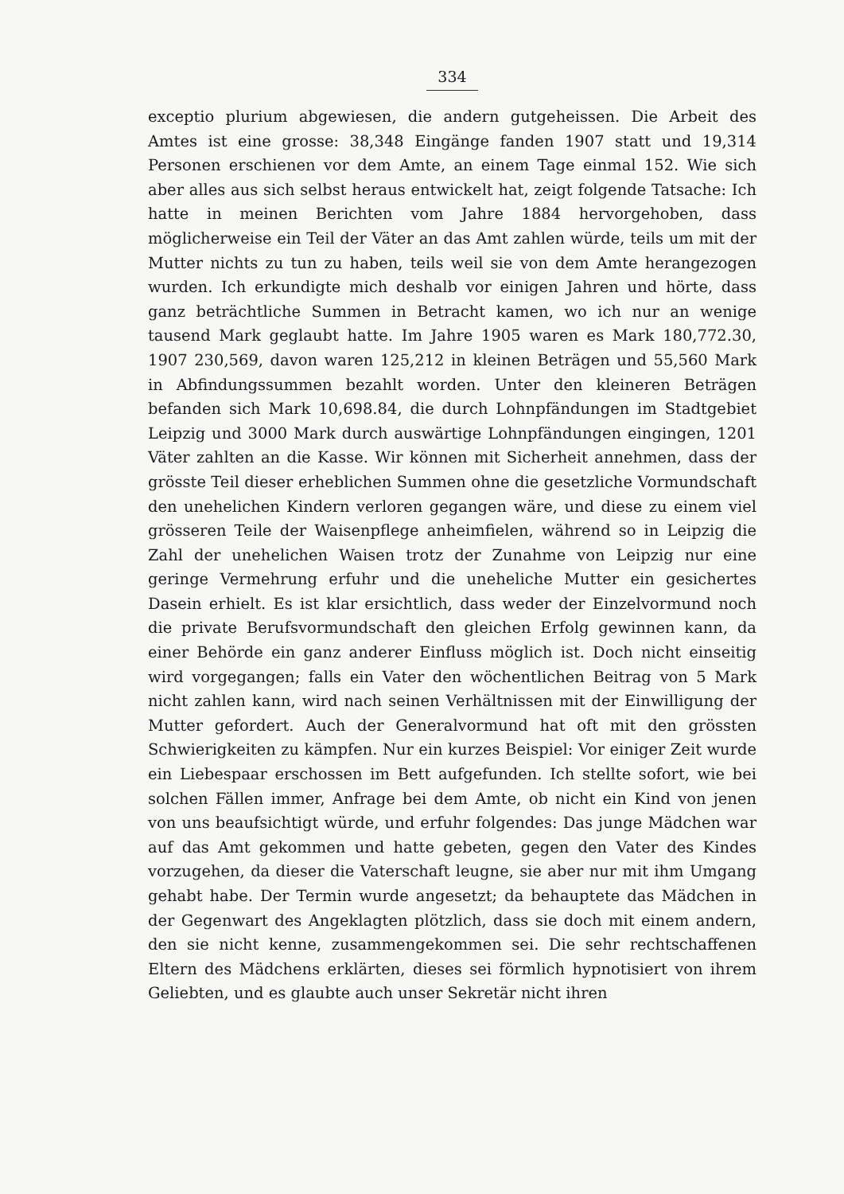334
exceptio plurium abgewiesen, die andern gutgeheissen. Die Arbeit des Amtes ist eine grosse: 38,348 Eingänge fanden 1907 statt und 19,314 Personen erschienen vor dem Amte, an einem Tage einmal 152. Wie sich aber alles aus sich selbst heraus entwickelt hat, zeigt folgende Tatsache: Ich hatte in meinen Berichten vom Jahre 1884 hervorgehoben, dass möglicherweise ein Teil der Väter an das Amt zahlen würde, teils um mit der Mutter nichts zu tun zu haben, teils weil sie von dem Amte herangezogen wurden. Ich erkundigte mich deshalb vor einigen Jahren und hörte, dass ganz beträchtliche Summen in Betracht kamen, wo ich nur an wenige tausend Mark geglaubt hatte. Im Jahre 1905 waren es Mark 180,772.30, 1907 230,569, davon waren 125,212 in kleinen Beträgen und 55,560 Mark in Abfindungssummen bezahlt worden. Unter den kleineren Beträgen befanden sich Mark 10,698.84, die durch Lohnpfändungen im Stadtgebiet Leipzig und 3000 Mark durch auswärtige Lohnpfändungen eingingen, 1201 Väter zahlten an die Kasse. Wir können mit Sicherheit annehmen, dass der grösste Teil dieser erheblichen Summen ohne die gesetzliche Vormundschaft den unehelichen Kindern verloren gegangen wäre, und diese zu einem viel grösseren Teile der Waisenpflege anheimfielen, während so in Leipzig die Zahl der unehelichen Waisen trotz der Zunahme von Leipzig nur eine geringe Vermehrung erfuhr und die uneheliche Mutter ein gesichertes Dasein erhielt. Es ist klar ersichtlich, dass weder der Einzelvormund noch die private Berufsvormundschaft den gleichen Erfolg gewinnen kann, da einer Behörde ein ganz anderer Einfluss möglich ist. Doch nicht einseitig wird vorgegangen; falls ein Vater den wöchentlichen Beitrag von 5 Mark nicht zahlen kann, wird nach seinen Verhältnissen mit der Einwilligung der Mutter gefordert. Auch der Generalvormund hat oft mit den grössten Schwierigkeiten zu kämpfen. Nur ein kurzes Beispiel: Vor einiger Zeit wurde ein Liebespaar erschossen im Bett aufgefunden. Ich stellte sofort, wie bei solchen Fällen immer, Anfrage bei dem Amte, ob nicht ein Kind von jenen von uns beaufsichtigt würde, und erfuhr folgendes: Das junge Mädchen war auf das Amt gekommen und hatte gebeten, gegen den Vater des Kindes vorzugehen, da dieser die Vaterschaft leugne, sie aber nur mit ihm Umgang gehabt habe. Der Termin wurde angesetzt; da behauptete das Mädchen in der Gegenwart des Angeklagten plötzlich, dass sie doch mit einem andern, den sie nicht kenne, zusammengekommen sei. Die sehr rechtschaffenen Eltern des Mädchens erklärten, dieses sei förmlich hypnotisiert von ihrem Geliebten, und es glaubte auch unser Sekretär nicht ihren